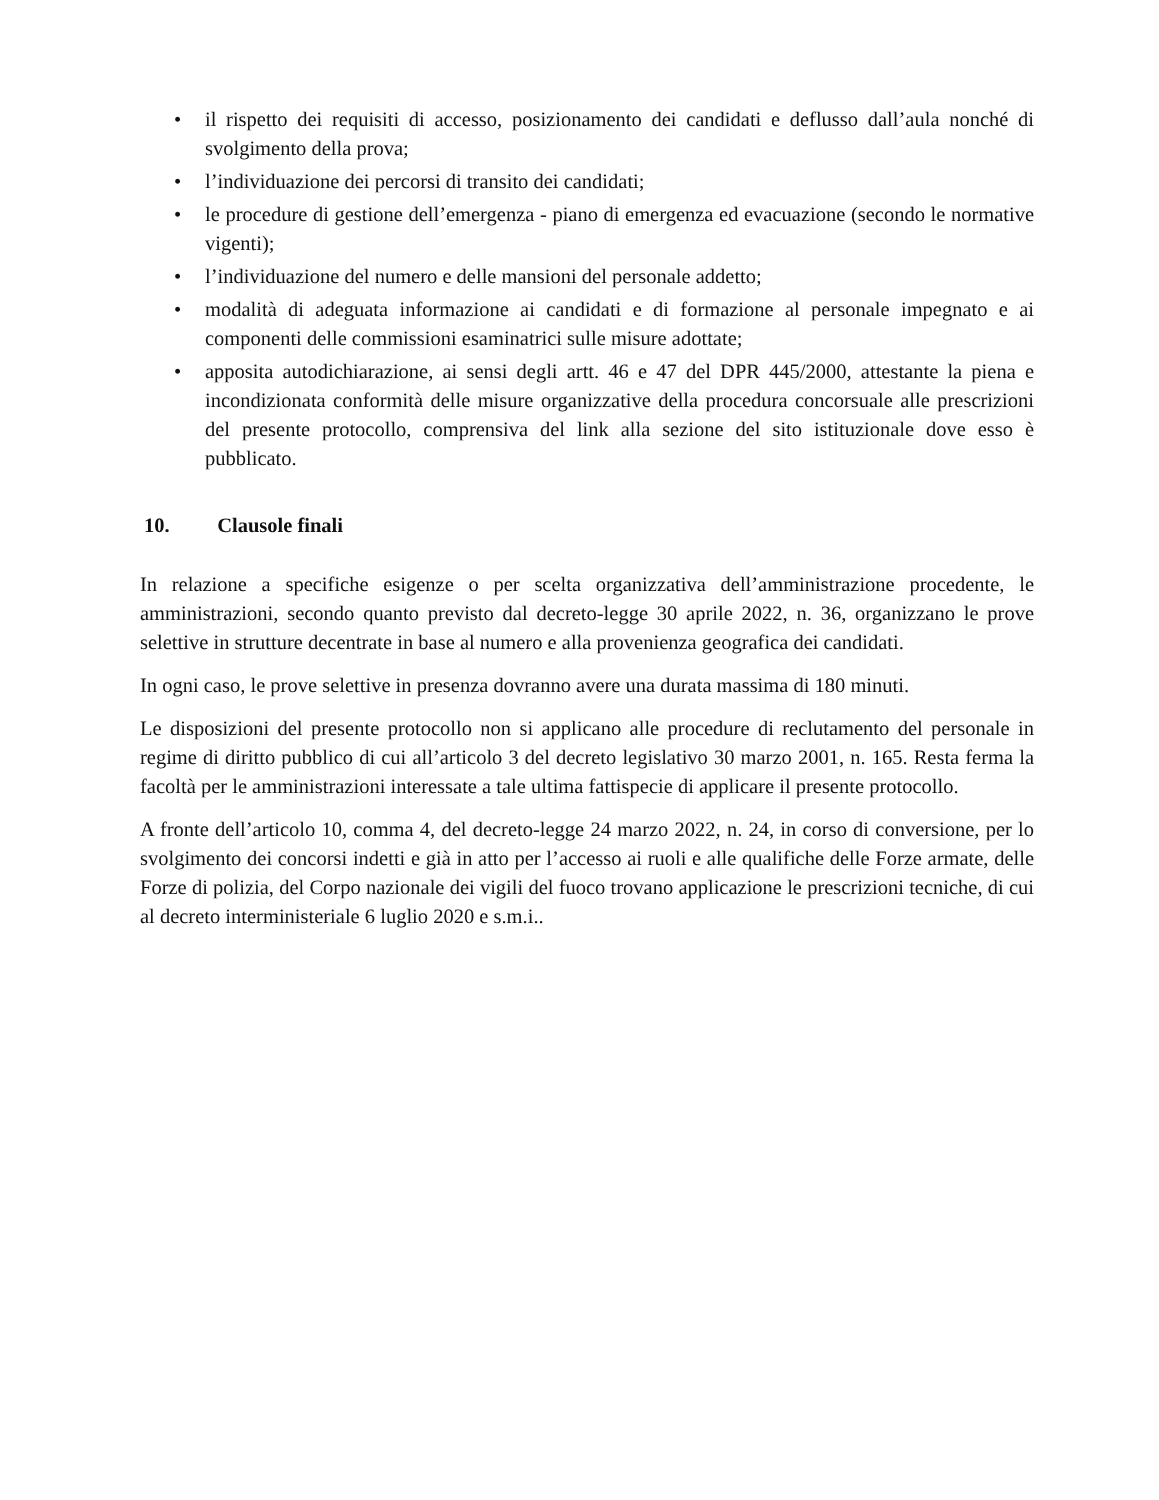• il rispetto dei requisiti di accesso, posizionamento dei candidati e deflusso dall’aula nonché di svolgimento della prova;
• l’individuazione dei percorsi di transito dei candidati;
• le procedure di gestione dell’emergenza - piano di emergenza ed evacuazione (secondo le normative vigenti);
• l’individuazione del numero e delle mansioni del personale addetto;
• modalità di adeguata informazione ai candidati e di formazione al personale impegnato e ai componenti delle commissioni esaminatrici sulle misure adottate;
• apposita autodichiarazione, ai sensi degli artt. 46 e 47 del DPR 445/2000, attestante la piena e incondizionata conformità delle misure organizzative della procedura concorsuale alle prescrizioni del presente protocollo, comprensiva del link alla sezione del sito istituzionale dove esso è pubblicato.
10. Clausole finali
In relazione a specifiche esigenze o per scelta organizzativa dell’amministrazione procedente, le amministrazioni, secondo quanto previsto dal decreto-legge 30 aprile 2022, n. 36, organizzano le prove selettive in strutture decentrate in base al numero e alla provenienza geografica dei candidati.
In ogni caso, le prove selettive in presenza dovranno avere una durata massima di 180 minuti.
Le disposizioni del presente protocollo non si applicano alle procedure di reclutamento del personale in regime di diritto pubblico di cui all’articolo 3 del decreto legislativo 30 marzo 2001, n. 165. Resta ferma la facoltà per le amministrazioni interessate a tale ultima fattispecie di applicare il presente protocollo.
A fronte dell’articolo 10, comma 4, del decreto-legge 24 marzo 2022, n. 24, in corso di conversione, per lo svolgimento dei concorsi indetti e già in atto per l’accesso ai ruoli e alle qualifiche delle Forze armate, delle Forze di polizia, del Corpo nazionale dei vigili del fuoco trovano applicazione le prescrizioni tecniche, di cui al decreto interministeriale 6 luglio 2020 e s.m.i..